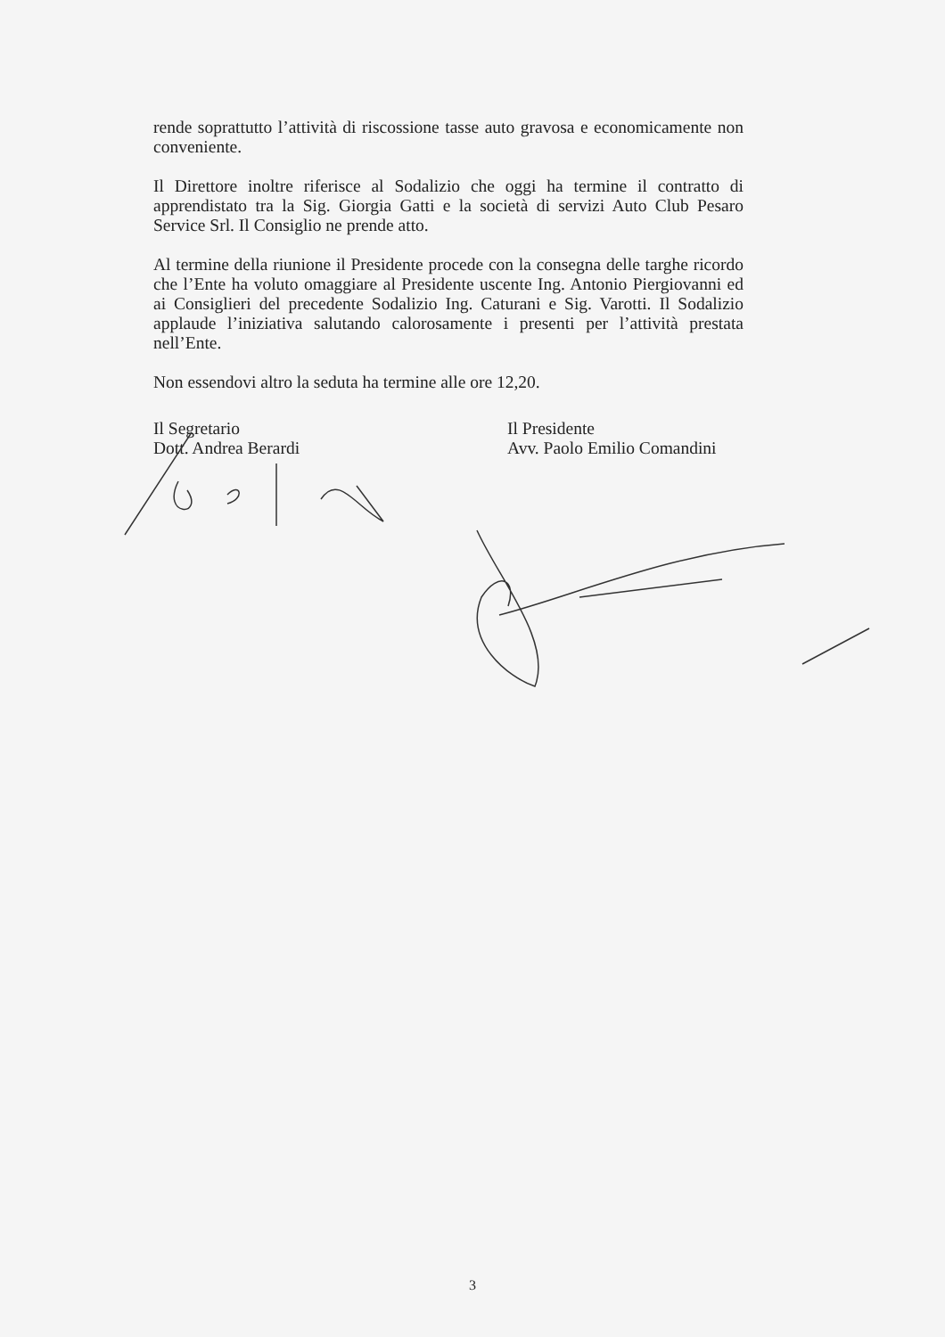rende soprattutto l’attività di riscossione tasse auto gravosa e economicamente non conveniente.
Il Direttore inoltre riferisce al Sodalizio che oggi ha termine il contratto di apprendistato tra la Sig. Giorgia Gatti e la società di servizi Auto Club Pesaro Service Srl. Il Consiglio ne prende atto.
Al termine della riunione il Presidente procede con la consegna delle targhe ricordo che l’Ente ha voluto omaggiare al Presidente uscente Ing. Antonio Piergiovanni ed ai Consiglieri del precedente Sodalizio Ing. Caturani e Sig. Varotti. Il Sodalizio applaude l’iniziativa salutando calorosamente i presenti per l’attività prestata nell’Ente.
Non essendovi altro la seduta ha termine alle ore 12,20.
Il Segretario
Dott. Andrea Berardi
Il Presidente
Avv. Paolo Emilio Comandini
3